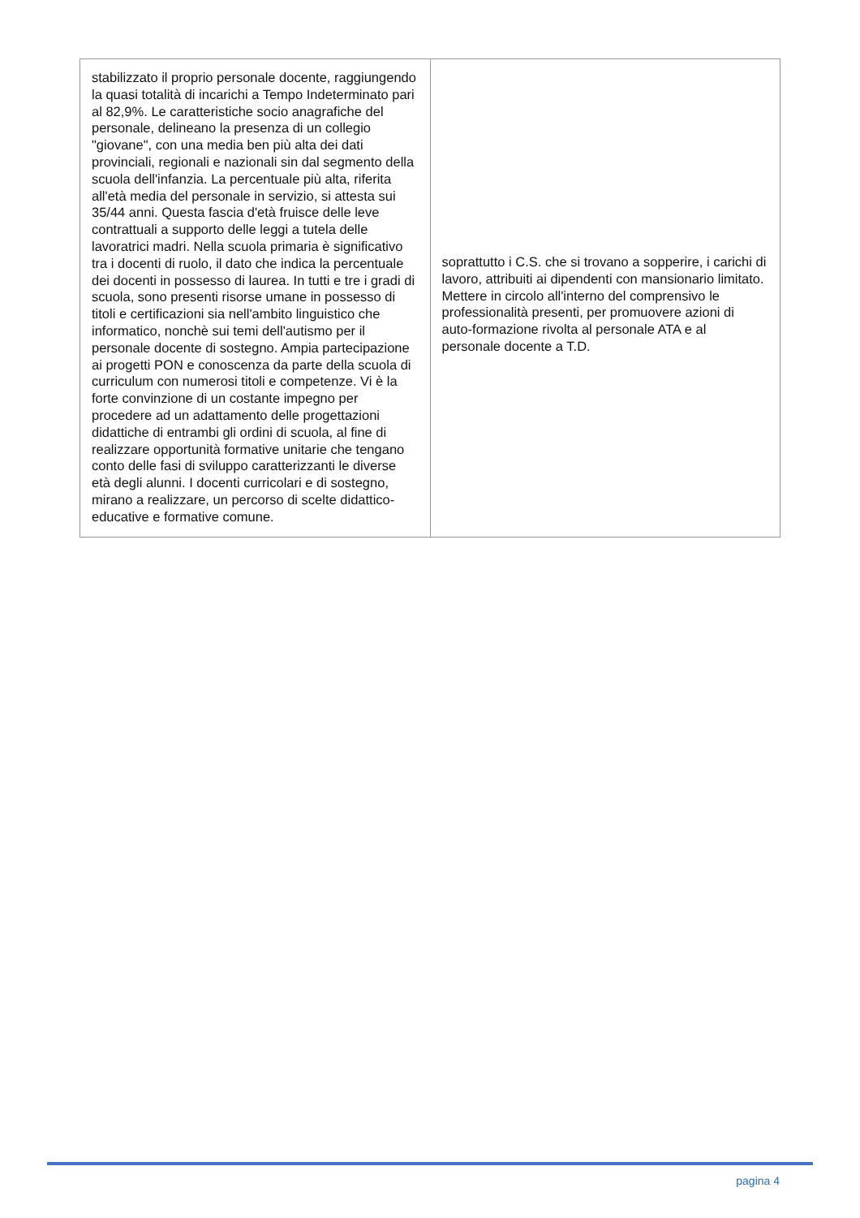| stabilizzato il proprio personale docente, raggiungendo la quasi totalità di incarichi a Tempo Indeterminato pari al 82,9%. Le caratteristiche socio anagrafiche del personale, delineano la presenza di un collegio "giovane", con una media ben più alta dei dati provinciali, regionali e nazionali sin dal segmento della scuola dell'infanzia. La percentuale più alta, riferita all'età media del personale in servizio, si attesta sui 35/44 anni. Questa fascia d'età fruisce delle leve contrattuali a supporto delle leggi a tutela delle lavoratrici madri. Nella scuola primaria è significativo tra i docenti di ruolo, il dato che indica la percentuale dei docenti in possesso di laurea. In tutti e tre i gradi di scuola, sono presenti risorse umane in possesso di titoli e certificazioni sia nell'ambito linguistico che informatico, nonchè sui temi dell'autismo per il personale docente di sostegno. Ampia partecipazione ai progetti PON e conoscenza da parte della scuola di curriculum con numerosi titoli e competenze. Vi è la forte convinzione di un costante impegno per procedere ad un adattamento delle progettazioni didattiche di entrambi gli ordini di scuola, al fine di realizzare opportunità formative unitarie che tengano conto delle fasi di sviluppo caratterizzanti le diverse età degli alunni. I docenti curricolari e di sostegno, mirano a realizzare, un percorso di scelte didattico-educative e formative comune. | soprattutto i C.S. che si trovano a sopperire, i carichi di lavoro, attribuiti ai dipendenti con mansionario limitato. Mettere in circolo all'interno del comprensivo le professionalità presenti, per promuovere azioni di auto-formazione rivolta al personale ATA e al personale docente a T.D. |
pagina 4